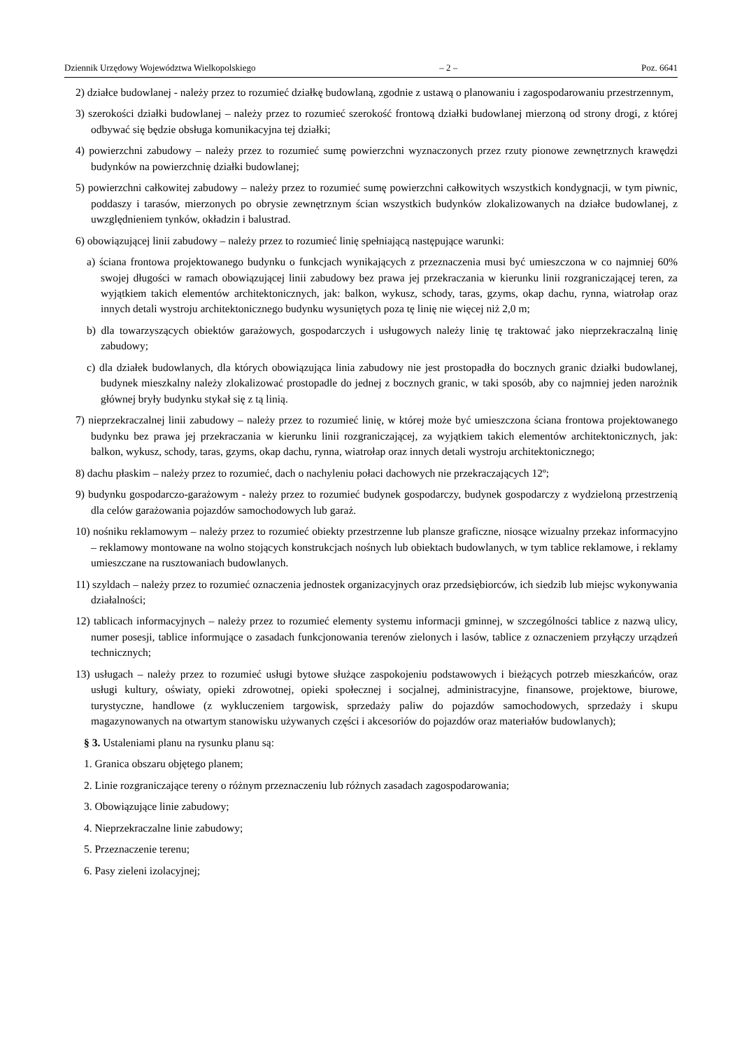Dziennik Urzędowy Województwa Wielkopolskiego – 2 – Poz. 6641
2) działce budowlanej - należy przez to rozumieć działkę budowlaną, zgodnie z ustawą o planowaniu i zagospodarowaniu przestrzennym,
3) szerokości działki budowlanej – należy przez to rozumieć szerokość frontową działki budowlanej mierzoną od strony drogi, z której odbywać się będzie obsługa komunikacyjna tej działki;
4) powierzchni zabudowy – należy przez to rozumieć sumę powierzchni wyznaczonych przez rzuty pionowe zewnętrznych krawędzi budynków na powierzchnię działki budowlanej;
5) powierzchni całkowitej zabudowy – należy przez to rozumieć sumę powierzchni całkowitych wszystkich kondygnacji, w tym piwnic, poddaszy i tarasów, mierzonych po obrysie zewnętrznym ścian wszystkich budynków zlokalizowanych na działce budowlanej, z uwzględnieniem tynków, okładzin i balustrad.
6) obowiązującej linii zabudowy – należy przez to rozumieć linię spełniającą następujące warunki:
a) ściana frontowa projektowanego budynku o funkcjach wynikających z przeznaczenia musi być umieszczona w co najmniej 60% swojej długości w ramach obowiązującej linii zabudowy bez prawa jej przekraczania w kierunku linii rozgraniczającej teren, za wyjątkiem takich elementów architektonicznych, jak: balkon, wykusz, schody, taras, gzyms, okap dachu, rynna, wiatrołap oraz innych detali wystroju architektonicznego budynku wysuniętych poza tę linię nie więcej niż 2,0 m;
b) dla towarzyszących obiektów garażowych, gospodarczych i usługowych należy linię tę traktować jako nieprzekraczalną linię zabudowy;
c) dla działek budowlanych, dla których obowiązująca linia zabudowy nie jest prostopadła do bocznych granic działki budowlanej, budynek mieszkalny należy zlokalizować prostopadle do jednej z bocznych granic, w taki sposób, aby co najmniej jeden narożnik głównej bryły budynku stykał się z tą linią.
7) nieprzekraczalnej linii zabudowy – należy przez to rozumieć linię, w której może być umieszczona ściana frontowa projektowanego budynku bez prawa jej przekraczania w kierunku linii rozgraniczającej, za wyjątkiem takich elementów architektonicznych, jak: balkon, wykusz, schody, taras, gzyms, okap dachu, rynna, wiatrołap oraz innych detali wystroju architektonicznego;
8) dachu płaskim – należy przez to rozumieć, dach o nachyleniu połaci dachowych nie przekraczających 12º;
9) budynku gospodarczo-garażowym - należy przez to rozumieć budynek gospodarczy, budynek gospodarczy z wydzieloną przestrzenią dla celów garażowania pojazdów samochodowych lub garaż.
10) nośniku reklamowym – należy przez to rozumieć obiekty przestrzenne lub plansze graficzne, niosące wizualny przekaz informacyjno – reklamowy montowane na wolno stojących konstrukcjach nośnych lub obiektach budowlanych, w tym tablice reklamowe, i reklamy umieszczane na rusztowaniach budowlanych.
11) szyldach – należy przez to rozumieć oznaczenia jednostek organizacyjnych oraz przedsiębiorców, ich siedzib lub miejsc wykonywania działalności;
12) tablicach informacyjnych – należy przez to rozumieć elementy systemu informacji gminnej, w szczególności tablice z nazwą ulicy, numer posesji, tablice informujące o zasadach funkcjonowania terenów zielonych i lasów, tablice z oznaczeniem przyłączy urządzeń technicznych;
13) usługach – należy przez to rozumieć usługi bytowe służące zaspokojeniu podstawowych i bieżących potrzeb mieszkańców, oraz usługi kultury, oświaty, opieki zdrowotnej, opieki społecznej i socjalnej, administracyjne, finansowe, projektowe, biurowe, turystyczne, handlowe (z wykluczeniem targowisk, sprzedaży paliw do pojazdów samochodowych, sprzedaży i skupu magazynowanych na otwartym stanowisku używanych części i akcesoriów do pojazdów oraz materiałów budowlanych);
§ 3. Ustaleniami planu na rysunku planu są:
1. Granica obszaru objętego planem;
2. Linie rozgraniczające tereny o różnym przeznaczeniu lub różnych zasadach zagospodarowania;
3. Obowiązujące linie zabudowy;
4. Nieprzekraczalne linie zabudowy;
5. Przeznaczenie terenu;
6. Pasy zieleni izolacyjnej;